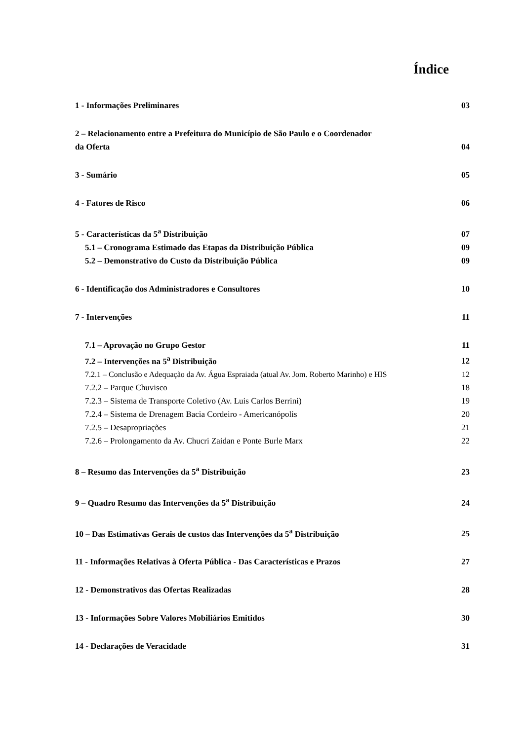Índice
1 - Informações Preliminares 03
2 – Relacionamento entre a Prefeitura do Município de São Paulo e o Coordenador
da Oferta 04
3 - Sumário 05
4 - Fatores de Risco 06
5 - Características da 5<sup>a</sup> Distribuição 07
5.1 – Cronograma Estimado das Etapas da Distribuição Pública 09
5.2 – Demonstrativo do Custo da Distribuição Pública 09
6 - Identificação dos Administradores e Consultores 10
7 - Intervenções 11
7.1 – Aprovação no Grupo Gestor 11
7.2 – Intervenções na 5<sup>a</sup> Distribuição 12
7.2.1 – Conclusão e Adequação da Av. Água Espraiada (atual Av. Jom. Roberto Marinho) e HIS 12
7.2.2 – Parque Chuvisco 18
7.2.3 – Sistema de Transporte Coletivo (Av. Luis Carlos Berrini) 19
7.2.4 – Sistema de Drenagem Bacia Cordeiro - Americanópolis 20
7.2.5 – Desapropriações 21
7.2.6 – Prolongamento da Av. Chucri Zaidan e Ponte Burle Marx 22
8 – Resumo das Intervenções da 5<sup>a</sup> Distribuição 23
9 – Quadro Resumo das Intervenções da 5<sup>a</sup> Distribuição 24
10 – Das Estimativas Gerais de custos das Intervenções da 5<sup>a</sup> Distribuição 25
11 - Informações Relativas à Oferta Pública - Das Características e Prazos 27
12 - Demonstrativos das Ofertas Realizadas 28
13 - Informações Sobre Valores Mobiliários Emitidos 30
14 - Declarações de Veracidade 31